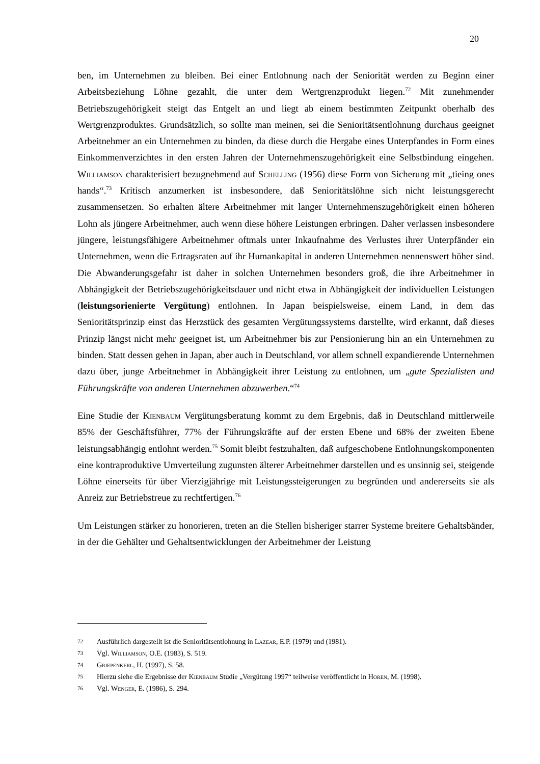20
ben, im Unternehmen zu bleiben. Bei einer Entlohnung nach der Seniorität werden zu Beginn einer Arbeitsbeziehung Löhne gezahlt, die unter dem Wertgrenzprodukt liegen.<sup>72</sup> Mit zunehmender Betriebszugehörigkeit steigt das Entgelt an und liegt ab einem bestimmten Zeitpunkt oberhalb des Wertgrenzproduktes. Grundsätzlich, so sollte man meinen, sei die Senioritätsentlohnung durchaus geeignet Arbeitnehmer an ein Unternehmen zu binden, da diese durch die Hergabe eines Unterpfandes in Form eines Einkommenverzichtes in den ersten Jahren der Unternehmenszugehörigkeit eine Selbstbindung eingehen. Williamson charakterisiert bezugnehmend auf Schelling (1956) diese Form von Sicherung mit „tieing ones hands“.<sup>73</sup> Kritisch anzumerken ist insbesondere, daß Senioritätslöhne sich nicht leistungsgerecht zusammensetzen. So erhalten ältere Arbeitnehmer mit langer Unternehmenszugehörigkeit einen höheren Lohn als jüngere Arbeitnehmer, auch wenn diese höhere Leistungen erbringen. Daher verlassen insbesondere jüngere, leistungsfähigere Arbeitnehmer oftmals unter Inkaufnahme des Verlustes ihrer Unterpfänder ein Unternehmen, wenn die Ertragsraten auf ihr Humankapital in anderen Unternehmen nennenswert höher sind. Die Abwanderungsgefahr ist daher in solchen Unternehmen besonders groß, die ihre Arbeitnehmer in Abhängigkeit der Betriebszugehörigkeitsdauer und nicht etwa in Abhängigkeit der individuellen Leistungen (leistungsorienierte Vergütung) entlohnen. In Japan beispielsweise, einem Land, in dem das Senioritätsprinzip einst das Herzstück des gesamten Vergütungssystems darstellte, wird erkannt, daß dieses Prinzip längst nicht mehr geeignet ist, um Arbeitnehmer bis zur Pensionierung hin an ein Unternehmen zu binden. Statt dessen gehen in Japan, aber auch in Deutschland, vor allem schnell expandierende Unternehmen dazu über, junge Arbeitnehmer in Abhängigkeit ihrer Leistung zu entlohnen, um „gute Spezialisten und Führungskräfte von anderen Unternehmen abzuwerben.“<sup>74</sup>
Eine Studie der Kienbaum Vergütungsberatung kommt zu dem Ergebnis, daß in Deutschland mittlerweile 85% der Geschäftsführer, 77% der Führungskräfte auf der ersten Ebene und 68% der zweiten Ebene leistungsabhängig entlohnt werden.<sup>75</sup> Somit bleibt festzuhalten, daß aufgeschobene Entlohnungskomponenten eine kontraproduktive Umverteilung zugunsten älterer Arbeitnehmer darstellen und es unsinnig sei, steigende Löhne einerseits für über Vierzigjährige mit Leistungssteigerungen zu begründen und andererseits sie als Anreiz zur Betriebstreue zu rechtfertigen.<sup>76</sup>
Um Leistungen stärker zu honorieren, treten an die Stellen bisheriger starrer Systeme breitere Gehaltsbänder, in der die Gehälter und Gehaltsentwicklungen der Arbeitnehmer der Leistung
72 Ausführlich dargestellt ist die Senioritätsentlohnung in Lazear, E.P. (1979) und (1981).
73 Vgl. Williamson, O.E. (1983), S. 519.
74 Griepenkerl, H. (1997), S. 58.
75 Hierzu siehe die Ergebnisse der Kienbaum Studie „Vergütung 1997“ teilweise veröffentlicht in Hören, M. (1998).
76 Vgl. Wenger, E. (1986), S. 294.